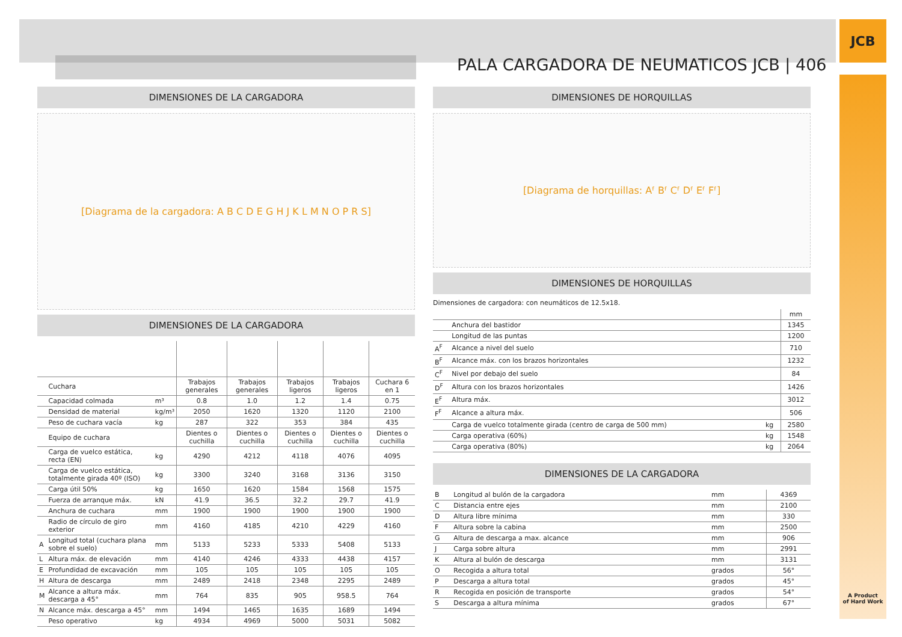PALA CARGADORA DE NEUMATICOS JCB | 406 JCB
DIMENSIONES DE LA CARGADORA
[Diagrama de la cargadora: A B C D E G H J K L M N O P R S]
DIMENSIONES DE LA CARGADORA
| | Cuchara | | Trabajos generales | Trabajos generales | Trabajos ligeros | Trabajos ligeros | Cuchara 6 en 1 |
| | Capacidad colmada | m³ | 0.8 | 1.0 | 1.2 | 1.4 | 0.75 |
| | Densidad de material | kg/m³ | 2050 | 1620 | 1320 | 1120 | 2100 |
| | Peso de cuchara vacía | kg | 287 | 322 | 353 | 384 | 435 |
| | Equipo de cuchara | | Dientes o cuchilla | Dientes o cuchilla | Dientes o cuchilla | Dientes o cuchilla | Dientes o cuchilla |
| | Carga de vuelco estática, recta (EN) | kg | 4290 | 4212 | 4118 | 4076 | 4095 |
| | Carga de vuelco estática, totalmente girada 40º (ISO) | kg | 3300 | 3240 | 3168 | 3136 | 3150 |
| | Carga útil 50% | kg | 1650 | 1620 | 1584 | 1568 | 1575 |
| | Fuerza de arranque máx. | kN | 41.9 | 36.5 | 32.2 | 29.7 | 41.9 |
| | Anchura de cuchara | mm | 1900 | 1900 | 1900 | 1900 | 1900 |
| | Radio de círculo de giro exterior | mm | 4160 | 4185 | 4210 | 4229 | 4160 |
| A | Longitud total (cuchara plana sobre el suelo) | mm | 5133 | 5233 | 5333 | 5408 | 5133 |
| L | Altura máx. de elevación | mm | 4140 | 4246 | 4333 | 4438 | 4157 |
| E | Profundidad de excavación | mm | 105 | 105 | 105 | 105 | 105 |
| H | Altura de descarga | mm | 2489 | 2418 | 2348 | 2295 | 2489 |
| M | Alcance a altura máx. descarga a 45° | mm | 764 | 835 | 905 | 958.5 | 764 |
| N | Alcance máx. descarga a 45° | mm | 1494 | 1465 | 1635 | 1689 | 1494 |
| | Peso operativo | kg | 4934 | 4969 | 5000 | 5031 | 5082 |
DIMENSIONES DE HORQUILLAS
[Diagrama de horquillas: Aᶠ Bᶠ Cᶠ Dᶠ Eᶠ Fᶠ]
DIMENSIONES DE HORQUILLAS
Dimensiones de cargadora: con neumáticos de 12.5x18.
| | | | mm |
| | Anchura del bastidor | | 1345 |
| | Longitud de las puntas | | 1200 |
| A<sup>F</sup> | Alcance a nivel del suelo | | 710 |
| B<sup>F</sup> | Alcance máx. con los brazos horizontales | | 1232 |
| C<sup>F</sup> | Nivel por debajo del suelo | | 84 |
| D<sup>F</sup> | Altura con los brazos horizontales | | 1426 |
| E<sup>F</sup> | Altura máx. | | 3012 |
| F<sup>F</sup> | Alcance a altura máx. | | 506 |
| | Carga de vuelco totalmente girada (centro de carga de 500 mm) | kg | 2580 |
| | Carga operativa (60%) | kg | 1548 |
| | Carga operativa (80%) | kg | 2064 |
DIMENSIONES DE LA CARGADORA
| B | Longitud al bulón de la cargadora | mm | 4369 |
| C | Distancia entre ejes | mm | 2100 |
| D | Altura libre mínima | mm | 330 |
| F | Altura sobre la cabina | mm | 2500 |
| G | Altura de descarga a max. alcance | mm | 906 |
| J | Carga sobre altura | mm | 2991 |
| K | Altura al bulón de descarga | mm | 3131 |
| O | Recogida a altura total | grados | 56° |
| P | Descarga a altura total | grados | 45° |
| R | Recogida en posición de transporte | grados | 54° |
| S | Descarga a altura mínima | grados | 67° |
A Product
of Hard Work